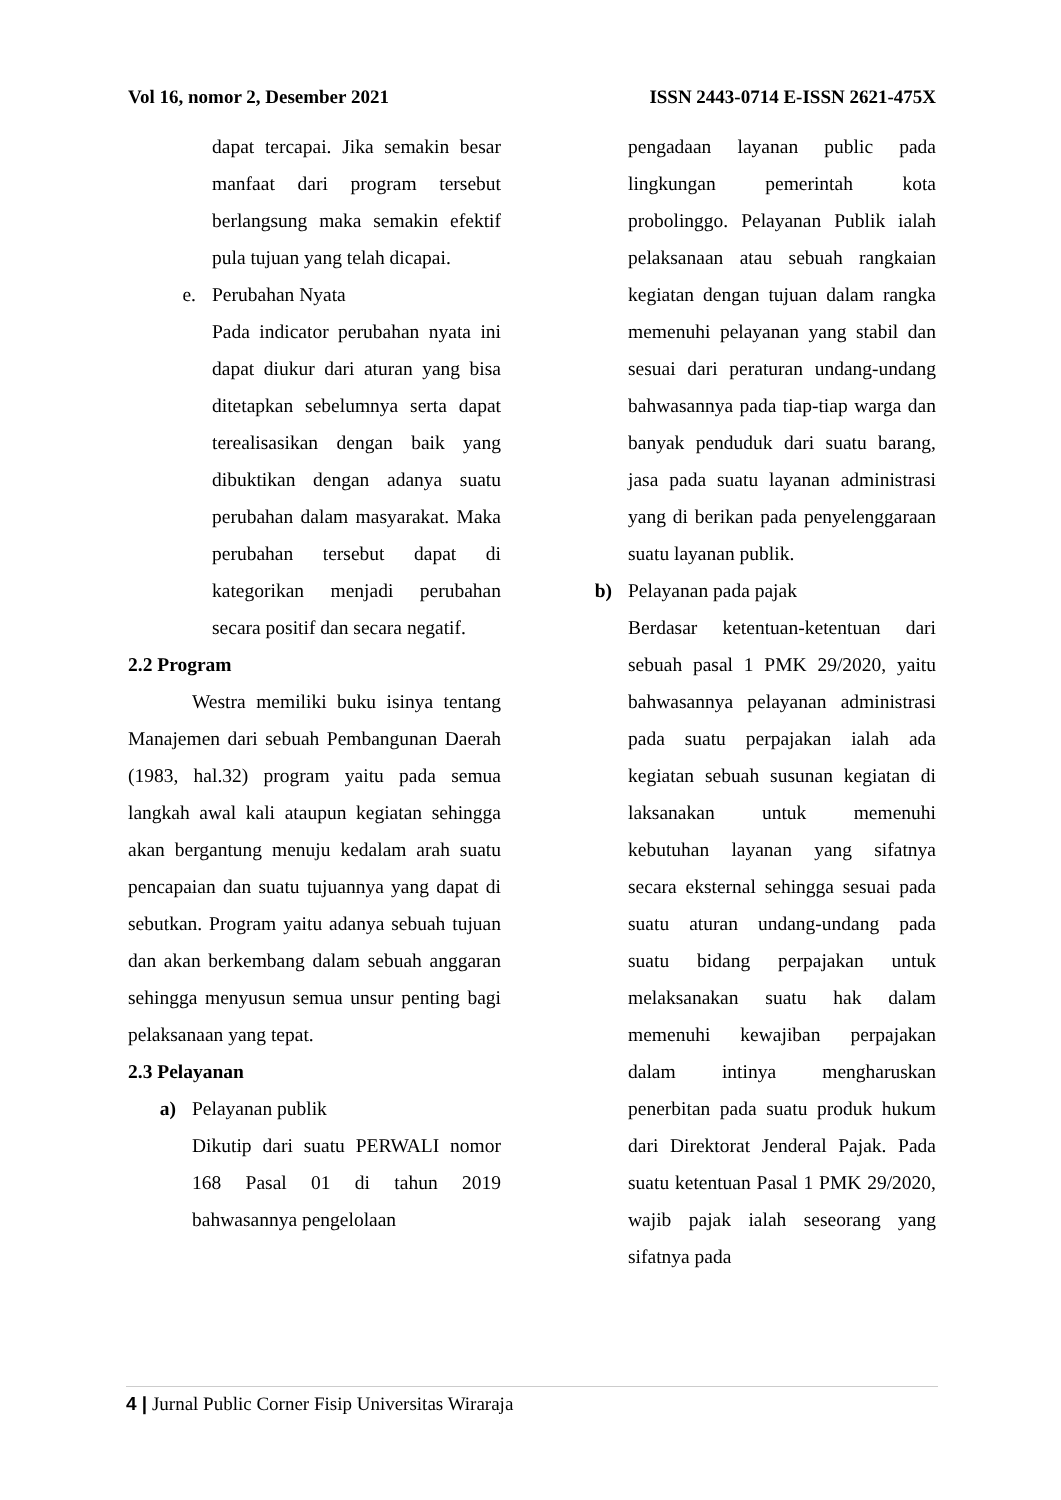Vol 16, nomor 2, Desember 2021 ISSN 2443-0714 E-ISSN 2621-475X
dapat tercapai. Jika semakin besar manfaat dari program tersebut berlangsung maka semakin efektif pula tujuan yang telah dicapai.
e. Perubahan Nyata
Pada indicator perubahan nyata ini dapat diukur dari aturan yang bisa ditetapkan sebelumnya serta dapat terealisasikan dengan baik yang dibuktikan dengan adanya suatu perubahan dalam masyarakat. Maka perubahan tersebut dapat di kategorikan menjadi perubahan secara positif dan secara negatif.
2.2 Program
Westra memiliki buku isinya tentang Manajemen dari sebuah Pembangunan Daerah (1983, hal.32) program yaitu pada semua langkah awal kali ataupun kegiatan sehingga akan bergantung menuju kedalam arah suatu pencapaian dan suatu tujuannya yang dapat di sebutkan. Program yaitu adanya sebuah tujuan dan akan berkembang dalam sebuah anggaran sehingga menyusun semua unsur penting bagi pelaksanaan yang tepat.
2.3 Pelayanan
a) Pelayanan publik
Dikutip dari suatu PERWALI nomor 168 Pasal 01 di tahun 2019 bahwasannya pengelolaan
pengadaan layanan public pada lingkungan pemerintah kota probolinggo. Pelayanan Publik ialah pelaksanaan atau sebuah rangkaian kegiatan dengan tujuan dalam rangka memenuhi pelayanan yang stabil dan sesuai dari peraturan undang-undang bahwasannya pada tiap-tiap warga dan banyak penduduk dari suatu barang, jasa pada suatu layanan administrasi yang di berikan pada penyelenggaraan suatu layanan publik.
b) Pelayanan pada pajak
Berdasar ketentuan-ketentuan dari sebuah pasal 1 PMK 29/2020, yaitu bahwasannya pelayanan administrasi pada suatu perpajakan ialah ada kegiatan sebuah susunan kegiatan di laksanakan untuk memenuhi kebutuhan layanan yang sifatnya secara eksternal sehingga sesuai pada suatu aturan undang-undang pada suatu bidang perpajakan untuk melaksanakan suatu hak dalam memenuhi kewajiban perpajakan dalam intinya mengharuskan penerbitan pada suatu produk hukum dari Direktorat Jenderal Pajak. Pada suatu ketentuan Pasal 1 PMK 29/2020, wajib pajak ialah seseorang yang sifatnya pada
4 | Jurnal Public Corner Fisip Universitas Wiraraja